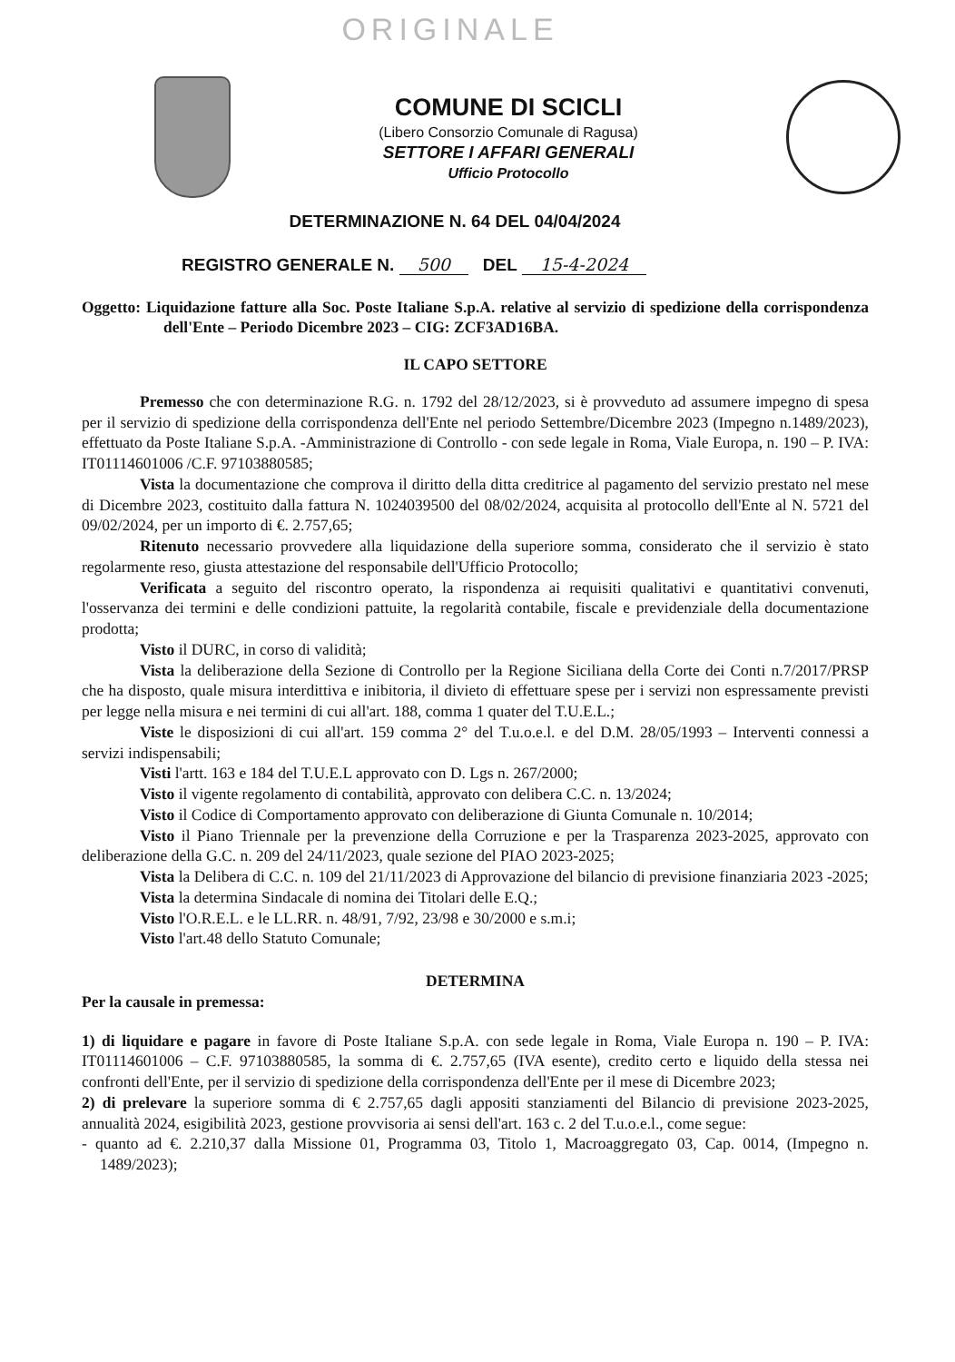ORIGINALE
COMUNE DI SCICLI
(Libero Consorzio Comunale di Ragusa)
SETTORE I AFFARI GENERALI
Ufficio Protocollo
DETERMINAZIONE N. 64 DEL 04/04/2024
REGISTRO GENERALE N. 500 DEL 15-4-2024
Oggetto: Liquidazione fatture alla Soc. Poste Italiane S.p.A. relative al servizio di spedizione della corrispondenza dell'Ente – Periodo Dicembre 2023 – CIG: ZCF3AD16BA.
IL CAPO SETTORE
Premesso che con determinazione R.G. n. 1792 del 28/12/2023, si è provveduto ad assumere impegno di spesa per il servizio di spedizione della corrispondenza dell'Ente nel periodo Settembre/Dicembre 2023 (Impegno n.1489/2023), effettuato da Poste Italiane S.p.A. -Amministrazione di Controllo - con sede legale in Roma, Viale Europa, n. 190 – P. IVA: IT01114601006 /C.F. 97103880585;
Vista la documentazione che comprova il diritto della ditta creditrice al pagamento del servizio prestato nel mese di Dicembre 2023, costituito dalla fattura N. 1024039500 del 08/02/2024, acquisita al protocollo dell'Ente al N. 5721 del 09/02/2024, per un importo di €. 2.757,65;
Ritenuto necessario provvedere alla liquidazione della superiore somma, considerato che il servizio è stato regolarmente reso, giusta attestazione del responsabile dell'Ufficio Protocollo;
Verificata a seguito del riscontro operato, la rispondenza ai requisiti qualitativi e quantitativi convenuti, l'osservanza dei termini e delle condizioni pattuite, la regolarità contabile, fiscale e previdenziale della documentazione prodotta;
Visto il DURC, in corso di validità;
Vista la deliberazione della Sezione di Controllo per la Regione Siciliana della Corte dei Conti n.7/2017/PRSP che ha disposto, quale misura interdittiva e inibitoria, il divieto di effettuare spese per i servizi non espressamente previsti per legge nella misura e nei termini di cui all'art. 188, comma 1 quater del T.U.E.L.;
Viste le disposizioni di cui all'art. 159 comma 2° del T.u.o.e.l. e del D.M. 28/05/1993 – Interventi connessi a servizi indispensabili;
Visti l'artt. 163 e 184 del T.U.E.L approvato con D. Lgs n. 267/2000;
Visto il vigente regolamento di contabilità, approvato con delibera C.C. n. 13/2024;
Visto il Codice di Comportamento approvato con deliberazione di Giunta Comunale n. 10/2014;
Visto il Piano Triennale per la prevenzione della Corruzione e per la Trasparenza 2023-2025, approvato con deliberazione della G.C. n. 209 del 24/11/2023, quale sezione del PIAO 2023-2025;
Vista la Delibera di C.C. n. 109 del 21/11/2023 di Approvazione del bilancio di previsione finanziaria 2023 -2025;
Vista la determina Sindacale di nomina dei Titolari delle E.Q.;
Visto l'O.R.E.L. e le LL.RR. n. 48/91, 7/92, 23/98 e 30/2000 e s.m.i;
Visto l'art.48 dello Statuto Comunale;
DETERMINA
Per la causale in premessa:
1) di liquidare e pagare in favore di Poste Italiane S.p.A. con sede legale in Roma, Viale Europa n. 190 – P. IVA: IT01114601006 – C.F. 97103880585, la somma di €. 2.757,65 (IVA esente), credito certo e liquido della stessa nei confronti dell'Ente, per il servizio di spedizione della corrispondenza dell'Ente per il mese di Dicembre 2023;
2) di prelevare la superiore somma di € 2.757,65 dagli appositi stanziamenti del Bilancio di previsione 2023-2025, annualità 2024, esigibilità 2023, gestione provvisoria ai sensi dell'art. 163 c. 2 del T.u.o.e.l., come segue:
- quanto ad €. 2.210,37 dalla Missione 01, Programma 03, Titolo 1, Macroaggregato 03, Cap. 0014, (Impegno n. 1489/2023);